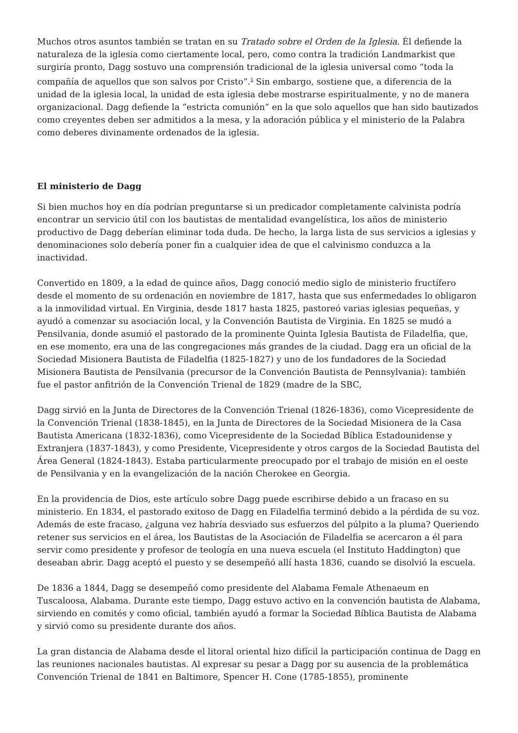Muchos otros asuntos también se tratan en su Tratado sobre el Orden de la Iglesia. Él defiende la naturaleza de la iglesia como ciertamente local, pero, como contra la tradición Landmarkist que surgiría pronto, Dagg sostuvo una comprensión tradicional de la iglesia universal como “toda la compañía de aquellos que son salvos por Cristo”.<sup>5</sup> Sin embargo, sostiene que, a diferencia de la unidad de la iglesia local, la unidad de esta iglesia debe mostrarse espiritualmente, y no de manera organizacional. Dagg defiende la “estricta comunión” en la que solo aquellos que han sido bautizados como creyentes deben ser admitidos a la mesa, y la adoración pública y el ministerio de la Palabra como deberes divinamente ordenados de la iglesia.
El ministerio de Dagg
Si bien muchos hoy en día podrían preguntarse si un predicador completamente calvinista podría encontrar un servicio útil con los bautistas de mentalidad evangelística, los años de ministerio productivo de Dagg deberían eliminar toda duda. De hecho, la larga lista de sus servicios a iglesias y denominaciones solo debería poner fin a cualquier idea de que el calvinismo conduzca a la inactividad.
Convertido en 1809, a la edad de quince años, Dagg conoció medio siglo de ministerio fructífero desde el momento de su ordenación en noviembre de 1817, hasta que sus enfermedades lo obligaron a la inmovilidad virtual. En Virginia, desde 1817 hasta 1825, pastoreó varias iglesias pequeñas, y ayudó a comenzar su asociación local, y la Convención Bautista de Virginia. En 1825 se mudó a Pensilvania, donde asumió el pastorado de la prominente Quinta Iglesia Bautista de Filadelfia, que, en ese momento, era una de las congregaciones más grandes de la ciudad. Dagg era un oficial de la Sociedad Misionera Bautista de Filadelfia (1825-1827) y uno de los fundadores de la Sociedad Misionera Bautista de Pensilvania (precursor de la Convención Bautista de Pennsylvania): también fue el pastor anfitrión de la Convención Trienal de 1829 (madre de la SBC,
Dagg sirvió en la Junta de Directores de la Convención Trienal (1826-1836), como Vicepresidente de la Convención Trienal (1838-1845), en la Junta de Directores de la Sociedad Misionera de la Casa Bautista Americana (1832-1836), como Vicepresidente de la Sociedad Bíblica Estadounidense y Extranjera (1837-1843), y como Presidente, Vicepresidente y otros cargos de la Sociedad Bautista del Área General (1824-1843). Estaba particularmente preocupado por el trabajo de misión en el oeste de Pensilvania y en la evangelización de la nación Cherokee en Georgia.
En la providencia de Dios, este artículo sobre Dagg puede escribirse debido a un fracaso en su ministerio. En 1834, el pastorado exitoso de Dagg en Filadelfia terminó debido a la pérdida de su voz. Además de este fracaso, ¿alguna vez habría desviado sus esfuerzos del púlpito a la pluma? Queriendo retener sus servicios en el área, los Bautistas de la Asociación de Filadelfia se acercaron a él para servir como presidente y profesor de teología en una nueva escuela (el Instituto Haddington) que deseaban abrir. Dagg aceptó el puesto y se desempeñó allí hasta 1836, cuando se disolvió la escuela.
De 1836 a 1844, Dagg se desempeñó como presidente del Alabama Female Athenaeum en Tuscaloosa, Alabama. Durante este tiempo, Dagg estuvo activo en la convención bautista de Alabama, sirviendo en comités y como oficial, también ayudó a formar la Sociedad Bíblica Bautista de Alabama y sirvió como su presidente durante dos años.
La gran distancia de Alabama desde el litoral oriental hizo difícil la participación continua de Dagg en las reuniones nacionales bautistas. Al expresar su pesar a Dagg por su ausencia de la problemática Convención Trienal de 1841 en Baltimore, Spencer H. Cone (1785-1855), prominente